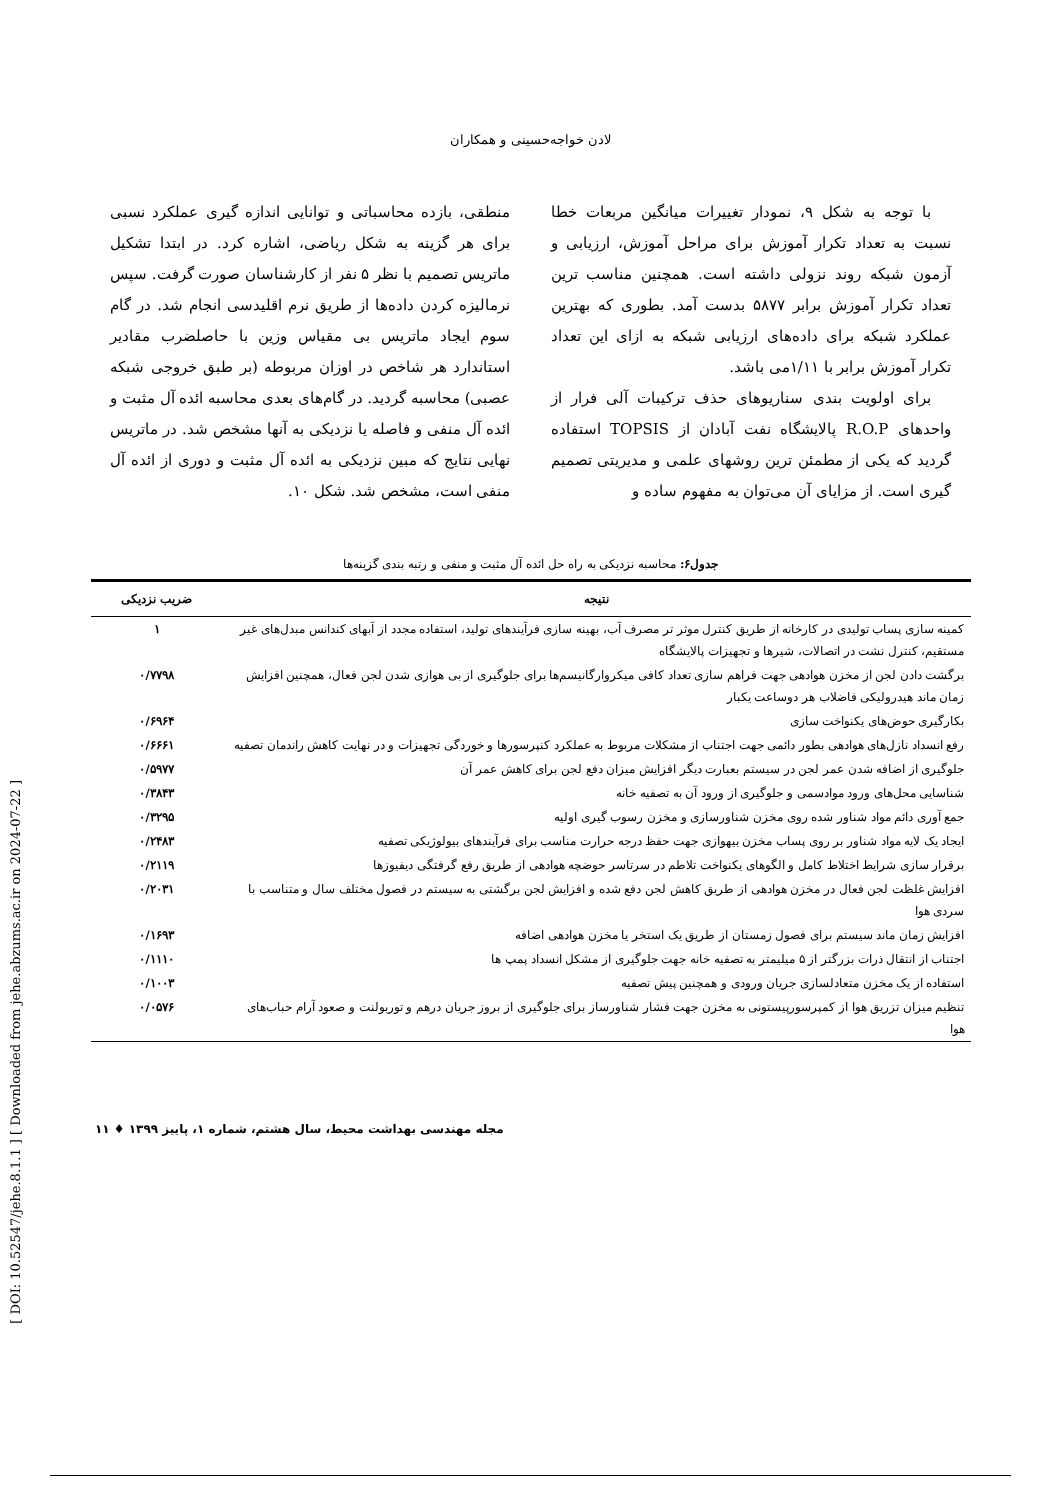[ DOI: 10.52547/jehe.8.1.1 ] [ Downloaded from jehe.abzums.ac.ir on 2024-07-22 ]
لادن خواجه‌حسینی و همکاران
با توجه به شکل ۹، نمودار تغییرات میانگین مربعات خطا نسبت به تعداد تکرار آموزش برای مراحل آموزش، ارزیابی و آزمون شبکه روند نزولی داشته است. همچنین مناسب ترین تعداد تکرار آموزش برابر ۵۸۷۷ بدست آمد. بطوری که بهترین عملکرد شبکه برای داده‌های ارزیابی شبکه به ازای این تعداد تکرار آموزش برابر با ۱/۱۱می باشد.
برای اولویت بندی سناریوهای حذف ترکیبات آلی فرار از واحدهای R.O.P پالایشگاه نفت آبادان از TOPSIS استفاده گردید که یکی از مطمئن ترین روشهای علمی و مدیریتی تصمیم گیری است. از مزایای آن می‌توان به مفهوم ساده و
منطقی، بازده محاسباتی و توانایی اندازه گیری عملکرد نسبی برای هر گزینه به شکل ریاضی، اشاره کرد. در ابتدا تشکیل ماتریس تصمیم با نظر ۵ نفر از کارشناسان صورت گرفت. سپس نرمالیزه کردن داده‌ها از طریق نرم اقلیدسی انجام شد. در گام سوم ایجاد ماتریس بی مقیاس وزین با حاصلضرب مقادیر استاندارد هر شاخص در اوزان مربوطه (بر طبق خروجی شبکه عصبی) محاسبه گردید. در گام‌های بعدی محاسبه ائده آل مثبت و ائده آل منفی و فاصله یا نزدیکی به آنها مشخص شد. در ماتریس نهایی نتایج که مبین نزدیکی به ائده آل مثبت و دوری از ائده آل منفی است، مشخص شد. شکل ۱۰.
جدول۶: محاسبه نزدیکی به راه حل ائده آل مثبت و منفی و رتبه بندی گزینه‌ها
| نتیجه | ضریب نزدیکی |
| --- | --- |
| کمینه سازی پساب تولیدی در کارخانه از طریق کنترل موثر تر مصرف آب، بهینه سازی فرآیندهای تولید، استفاده مجدد از آبهای کندانس مبدل‌های غیر مستقیم، کنترل نشت در اتصالات، شیرها و تجهیزات پالایشگاه | ۱ |
| برگشت دادن لجن از مخزن هوادهی جهت فراهم سازی تعداد کافی میکروارگانیسم‌ها برای جلوگیری از بی هوازی شدن لجن فعال، همچنین افزایش زمان ماند هیدرولیکی فاضلاب هر دوساعت یکبار | ۰/۷۷۹۸ |
| بکارگیری حوض‌های یکنواخت سازی | ۰/۶۹۶۴ |
| رفع انسداد نازل‌های هوادهی بطور دائمی جهت اجتناب از مشکلات مربوط به عملکرد کنپرسورها و خوردگی تجهیزات و در نهایت کاهش راندمان تصفیه | ۰/۶۶۶۱ |
| جلوگیری از اضافه شدن عمر لجن در سیستم بعبارت دیگر افزایش میزان دفع لجن برای کاهش عمر آن | ۰/۵۹۷۷ |
| شناسایی محل‌های ورود موادسمی و جلوگیری از ورود آن به تصفیه خانه | ۰/۳۸۴۳ |
| جمع آوری دائم مواد شناور شده روی مخزن شناورسازی و مخزن رسوب گیری اولیه | ۰/۳۲۹۵ |
| ایجاد یک لایه مواد شناور بر روی پساب مخزن بیهوازی جهت حفظ درجه حرارت مناسب برای فرآیندهای بیولوژیکی تصفیه | ۰/۲۴۸۳ |
| برقرار سازی شرایط اختلاط کامل و الگوهای یکنواخت تلاطم در سرتاسر حوضچه هوادهی از طریق رفع گرفتگی دیفیوزها | ۰/۲۱۱۹ |
| افزایش غلظت لجن فعال در مخزن هوادهی از طریق کاهش لجن دفع شده و افزایش لجن برگشتی به سیستم در فصول مختلف سال و متناسب با سردی هوا | ۰/۲۰۳۱ |
| افزایش زمان ماند سیستم برای فصول زمستان از طریق یک استخر یا مخزن هوادهی اضافه | ۰/۱۶۹۳ |
| اجتناب از انتقال ذرات بزرگتر از ۵ میلیمتر به تصفیه خانه جهت جلوگیری از مشکل انسداد پمپ ها | ۰/۱۱۱۰ |
| استفاده از یک مخزن متعادلسازی جریان ورودی و همچنین پیش تصفیه | ۰/۱۰۰۳ |
| تنظیم میزان تزریق هوا از کمپرسورپیستونی به مخزن جهت فشار شناورساز برای جلوگیری از بروز جریان درهم و توربولنت و صعود آرام حباب‌های هوا | ۰/۰۵۷۶ |
مجله مهندسی بهداشت محیط، سال هشتم، شماره ۱، پاییز ۱۳۹۹ ♦ ۱۱